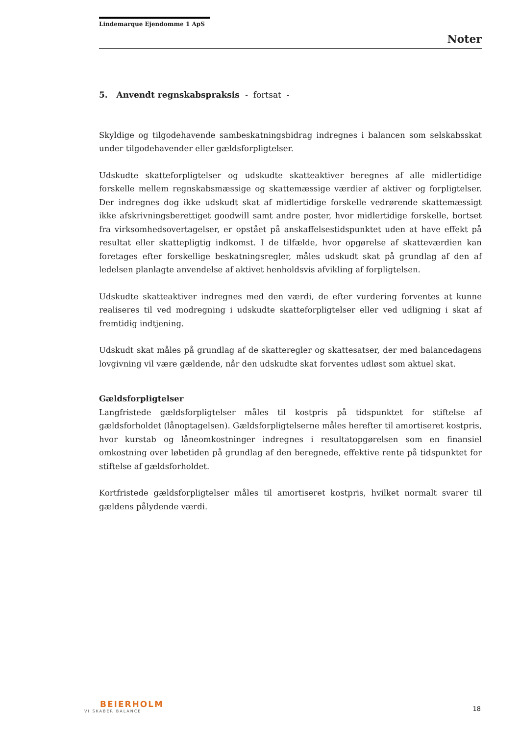Lindemarque Ejendomme 1 ApS
Noter
5. Anvendt regnskabspraksis - fortsat -
Skyldige og tilgodehavende sambeskatningsbidrag indregnes i balancen som selskabsskat under tilgodehavender eller gældsforpligtelser.
Udskudte skatteforpligtelser og udskudte skatteaktiver beregnes af alle midlertidige forskelle mellem regnskabsmæssige og skattemæssige værdier af aktiver og forpligtelser. Der indregnes dog ikke udskudt skat af midlertidige forskelle vedrørende skattemæssigt ikke afskrivningsberettiget goodwill samt andre poster, hvor midlertidige forskelle, bortset fra virksomhedsovertagelser, er opstået på anskaffelsestidspunktet uden at have effekt på resultat eller skattepligtig indkomst. I de tilfælde, hvor opgørelse af skatteværdien kan foretages efter forskellige beskatningsregler, måles udskudt skat på grundlag af den af ledelsen planlagte anvendelse af aktivet henholdsvis afvikling af forpligtelsen.
Udskudte skatteaktiver indregnes med den værdi, de efter vurdering forventes at kunne realiseres til ved modregning i udskudte skatteforpligtelser eller ved udligning i skat af fremtidig indtjening.
Udskudt skat måles på grundlag af de skatteregler og skattesatser, der med balancedagens lovgivning vil være gældende, når den udskudte skat forventes udløst som aktuel skat.
Gældsforpligtelser
Langfristede gældsforpligtelser måles til kostpris på tidspunktet for stiftelse af gældsforholdet (lånoptagelsen). Gældsforpligtelserne måles herefter til amortiseret kostpris, hvor kurstab og låneomkostninger indregnes i resultatopgørelsen som en finansiel omkostning over løbetiden på grundlag af den beregnede, effektive rente på tidspunktet for stiftelse af gældsforholdet.
Kortfristede gældsforpligtelser måles til amortiseret kostpris, hvilket normalt svarer til gældens pålydende værdi.
BEIERHOLM
VI SKABER BALANCE
18